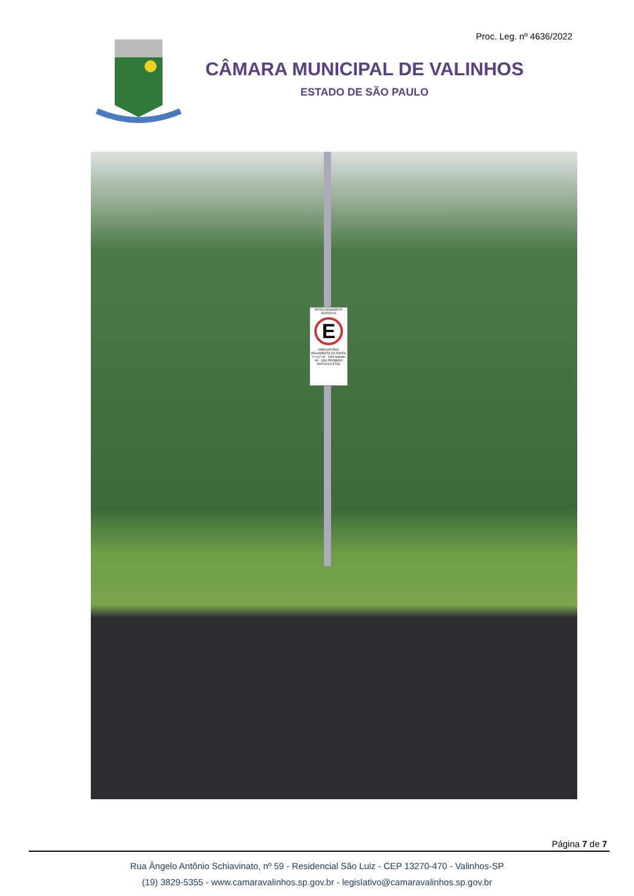Proc. Leg. nº 4636/2022
CÂMARA MUNICIPAL DE VALINHOS
ESTADO DE SÃO PAULO
ESTACIONAMENTO ROTATIVO
E
OBRIGATÓRIO PAGAMENTO DA TARIFA 2ª a 6ª 08 - 18hs Sábado 08 - 13hs PROIBIDO MOTOCICLETAS
Página 7 de 7
Rua Ângelo Antônio Schiavinato, nº 59 - Residencial São Luiz - CEP 13270-470 - Valinhos-SP
(19) 3829-5355 - www.camaravalinhos.sp.gov.br - legislativo@camaravalinhos.sp.gov.br